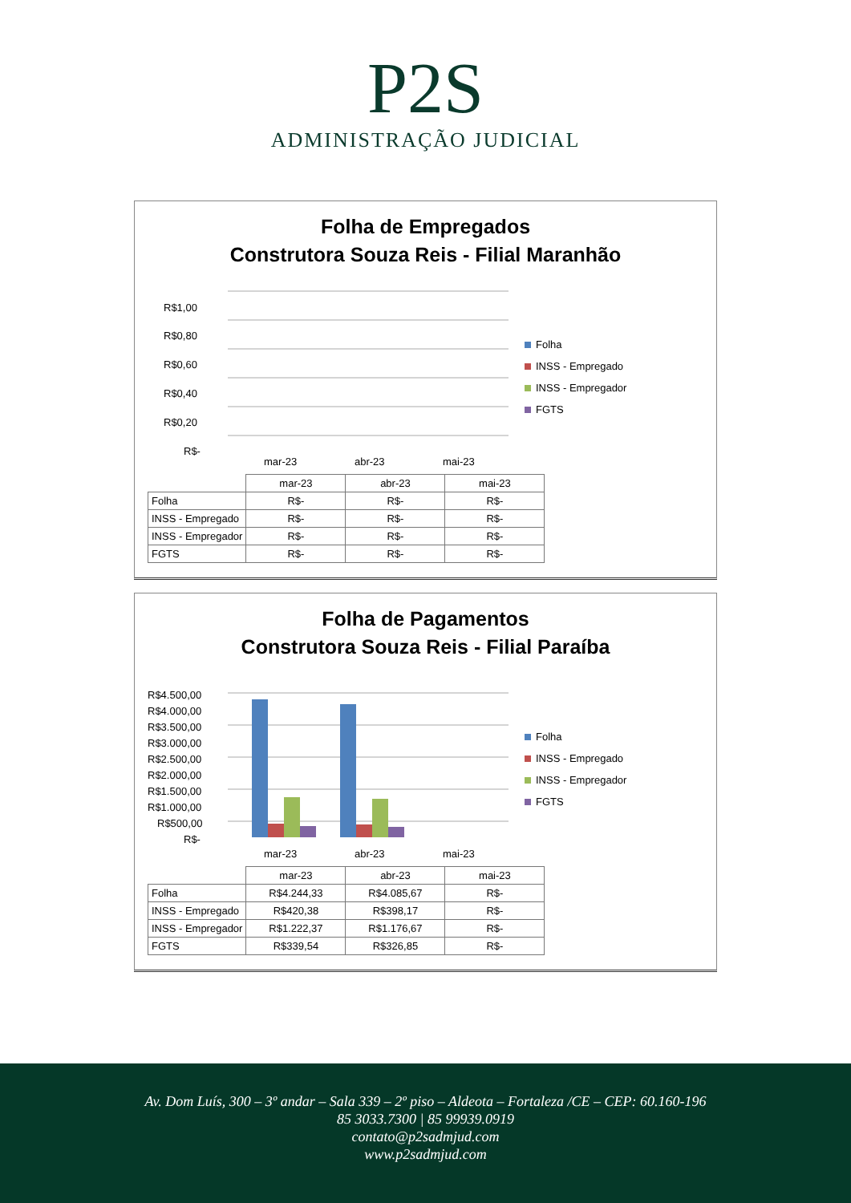P2S
ADMINISTRAÇÃO JUDICIAL
Folha de Empregados
Construtora Souza Reis - Filial Maranhão
R$1,00
R$0,80
R$0,60
R$0,40
R$0,20
R$-
mar-23
abr-23
mai-23
Folha
INSS - Empregado
INSS - Empregador
FGTS
| | mar-23 | abr-23 | mai-23 |
| Folha | R$- | R$- | R$- |
| INSS - Empregado | R$- | R$- | R$- |
| INSS - Empregador | R$- | R$- | R$- |
| FGTS | R$- | R$- | R$- |
Folha de Pagamentos
Construtora Souza Reis - Filial Paraíba
R$4.500,00
R$4.000,00
R$3.500,00
R$3.000,00
R$2.500,00
R$2.000,00
R$1.500,00
R$1.000,00
R$500,00
R$-
mar-23
abr-23
mai-23
Folha
INSS - Empregado
INSS - Empregador
FGTS
| | mar-23 | abr-23 | mai-23 |
| Folha | R$4.244,33 | R$4.085,67 | R$- |
| INSS - Empregado | R$420,38 | R$398,17 | R$- |
| INSS - Empregador | R$1.222,37 | R$1.176,67 | R$- |
| FGTS | R$339,54 | R$326,85 | R$- |
Av. Dom Luís, 300 – 3º andar – Sala 339 – 2º piso – Aldeota – Fortaleza /CE – CEP: 60.160-196
85 3033.7300 | 85 99939.0919
contato@p2sadmjud.com
www.p2sadmjud.com